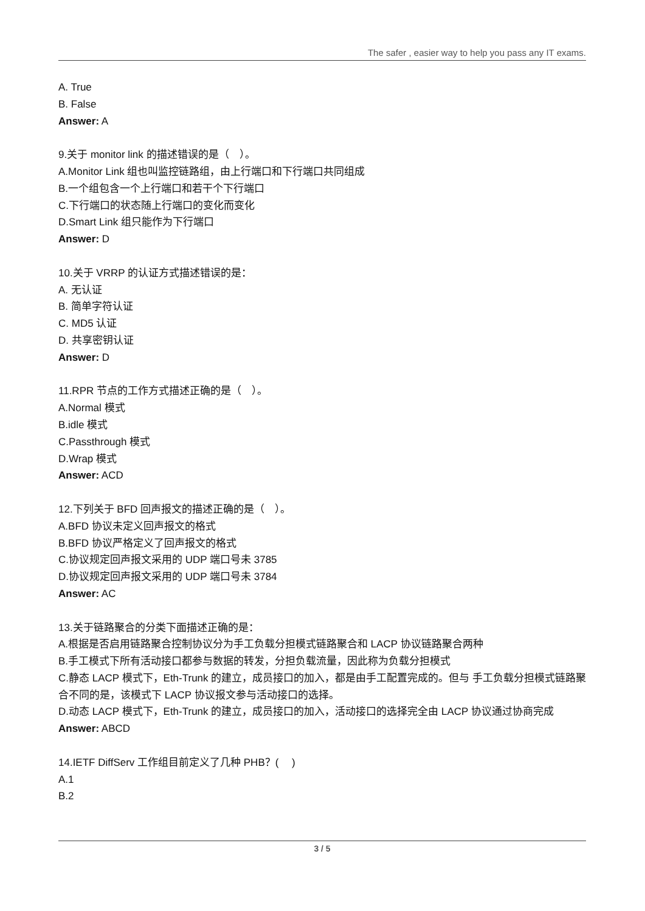The safer , easier way to help you pass any IT exams.
A. True
B. False
Answer: A
9.关于 monitor link 的描述错误的是（　）。
A.Monitor Link 组也叫监控链路组，由上行端口和下行端口共同组成
B.一个组包含一个上行端口和若干个下行端口
C.下行端口的状态随上行端口的变化而变化
D.Smart Link 组只能作为下行端口
Answer: D
10.关于 VRRP 的认证方式描述错误的是：
A. 无认证
B. 简单字符认证
C. MD5 认证
D. 共享密钥认证
Answer: D
11.RPR 节点的工作方式描述正确的是（　）。
A.Normal 模式
B.idle 模式
C.Passthrough 模式
D.Wrap 模式
Answer: ACD
12.下列关于 BFD 回声报文的描述正确的是（　）。
A.BFD 协议未定义回声报文的格式
B.BFD 协议严格定义了回声报文的格式
C.协议规定回声报文采用的 UDP 端口号未 3785
D.协议规定回声报文采用的 UDP 端口号未 3784
Answer: AC
13.关于链路聚合的分类下面描述正确的是：
A.根据是否启用链路聚合控制协议分为手工负载分担模式链路聚合和 LACP 协议链路聚合两种
B.手工模式下所有活动接口都参与数据的转发，分担负载流量，因此称为负载分担模式
C.静态 LACP 模式下，Eth-Trunk 的建立，成员接口的加入，都是由手工配置完成的。但与 手工负载分担模式链路聚合不同的是，该模式下 LACP 协议报文参与活动接口的选择。
D.动态 LACP 模式下，Eth-Trunk 的建立，成员接口的加入，活动接口的选择完全由 LACP 协议通过协商完成
Answer: ABCD
14.IETF DiffServ 工作组目前定义了几种 PHB？(　 )
A.1
B.2
3 / 5